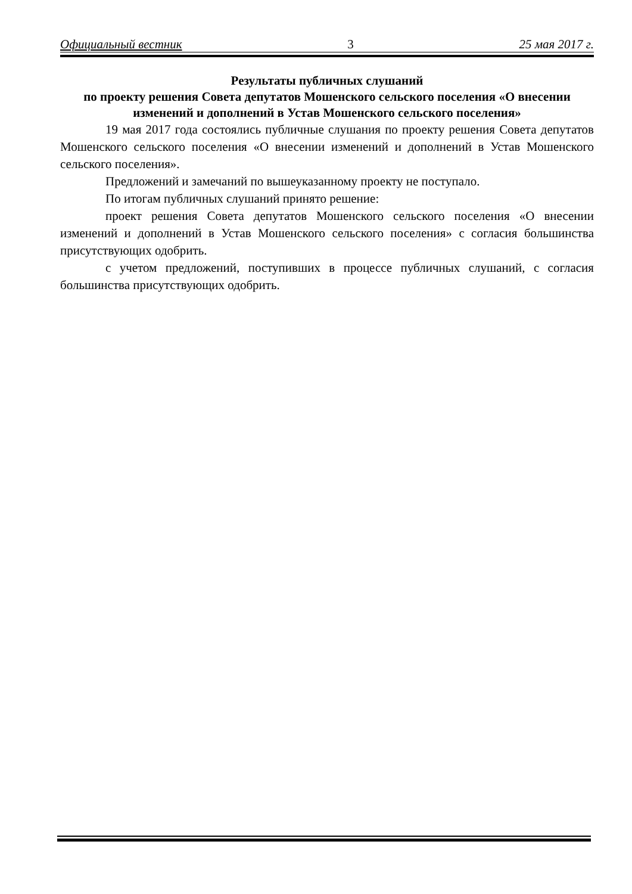Официальный вестник 3 25 мая 2017 г.
Результаты публичных слушаний
по проекту решения Совета депутатов Мошенского сельского поселения «О внесении изменений и дополнений в Устав Мошенского сельского поселения»
19 мая 2017 года состоялись публичные слушания по проекту решения Совета депутатов Мошенского сельского поселения «О внесении изменений и дополнений в Устав Мошенского сельского поселения».
Предложений и замечаний по вышеуказанному проекту не поступало.
По итогам публичных слушаний принято решение:
проект решения Совета депутатов Мошенского сельского поселения «О внесении изменений и дополнений в Устав Мошенского сельского поселения» с согласия большинства присутствующих одобрить.
с учетом предложений, поступивших в процессе публичных слушаний, с согласия большинства присутствующих одобрить.